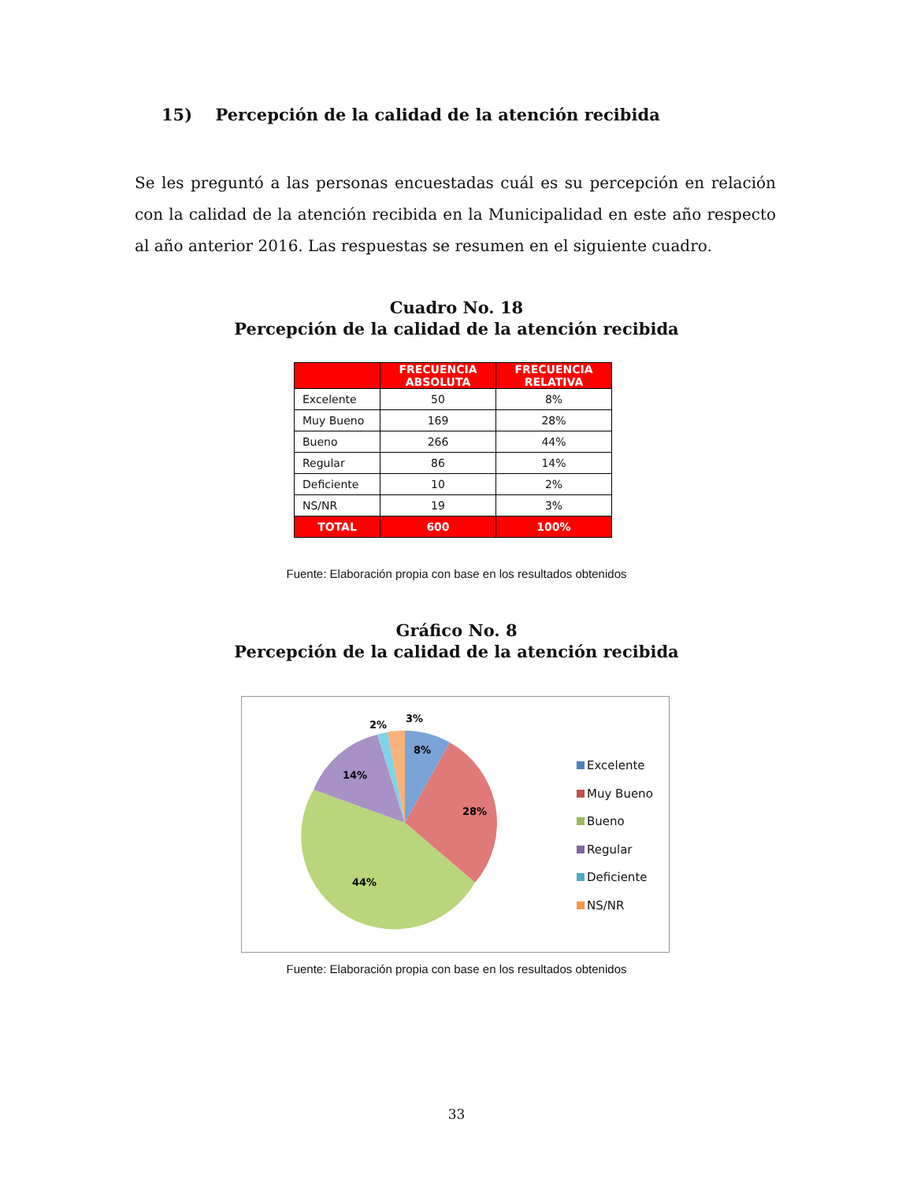15) Percepción de la calidad de la atención recibida
Se les preguntó a las personas encuestadas cuál es su percepción en relación con la calidad de la atención recibida en la Municipalidad en este año respecto al año anterior 2016. Las respuestas se resumen en el siguiente cuadro.
Cuadro No. 18
Percepción de la calidad de la atención recibida
| | FRECUENCIA ABSOLUTA | FRECUENCIA RELATIVA |
| --- | --- | --- |
| Excelente | 50 | 8% |
| Muy Bueno | 169 | 28% |
| Bueno | 266 | 44% |
| Regular | 86 | 14% |
| Deficiente | 10 | 2% |
| NS/NR | 19 | 3% |
| TOTAL | 600 | 100% |
Fuente: Elaboración propia con base en los resultados obtenidos
Gráfico No. 8
Percepción de la calidad de la atención recibida
8%
28%
44%
14%
2%
3%
Excelente
Muy Bueno
Bueno
Regular
Deficiente
NS/NR
Fuente: Elaboración propia con base en los resultados obtenidos
33